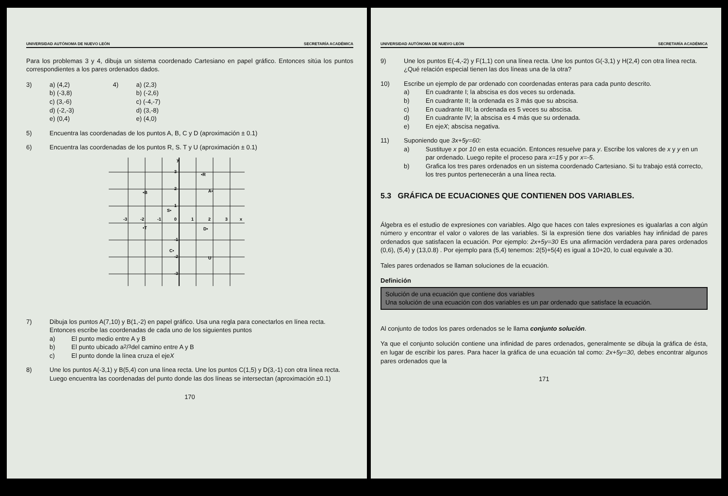UNIVERSIDAD AUTÓNOMA DE NUEVO LEÓN SECRETARÍA ACADÉMICA
Para los problemas 3 y 4, dibuja un sistema coordenado Cartesiano en papel gráfico. Entonces sitúa los puntos correspondientes a los pares ordenados dados.
3) a) (4,2)
b) (-3,8)
c) (3,-6)
d) (-2,-3)
e) (0,4)
4) a) (2,3)
b) (-2,6)
c) (-4,-7)
d) (3,-8)
e) (4,0)
5) Encuentra las coordenadas de los puntos A, B, C y D (aproximación ± 0.1)
6) Encuentra las coordenadas de los puntos R, S. T y U (aproximación ± 0.1)
y
x
3
2
1
0
-1
-2
-3
-3
-2
-1
1
2
3
•R
•B
A•
S•
•T
D•
C•
U
7) Dibuja los puntos A(7,10) y B(1,-2) en papel gráfico. Usa una regla para conectarlos en línea recta. Entonces escribe las coordenadas de cada uno de los siguientes puntos
a) El punto medio entre A y B
b) El punto ubicado a 2/3 del camino entre A y B
c) El punto donde la línea cruza el eje X
8) Une los puntos A(-3,1) y B(5,4) con una línea recta. Une los puntos C(1,5) y D(3,-1) con otra línea recta. Luego encuentra las coordenadas del punto donde las dos líneas se intersectan (aproximación ±0.1)
170
UNIVERSIDAD AUTÓNOMA DE NUEVO LEÓN SECRETARÍA ACADÉMICA
9) Une los puntos E(-4,-2) y F(1,1) con una línea recta. Une los puntos G(-3,1) y H(2,4) con otra línea recta. ¿Qué relación especial tienen las dos líneas una de la otra?
10) Escribe un ejemplo de par ordenado con coordenadas enteras para cada punto descrito.
a) En cuadrante I; la abscisa es dos veces su ordenada.
b) En cuadrante II; la ordenada es 3 más que su abscisa.
c) En cuadrante III; la ordenada es 5 veces su abscisa.
d) En cuadrante IV; la abscisa es 4 más que su ordenada.
e) En eje X; abscisa negativa.
11) Suponiendo que 3x+5y=60:
a) Sustituye x por 10 en esta ecuación. Entonces resuelve para y. Escribe los valores de x y y en un par ordenado. Luego repite el proceso para x=15 y por x=-5.
b) Grafica los tres pares ordenados en un sistema coordenado Cartesiano. Si tu trabajo está correcto, los tres puntos pertenecerán a una línea recta.
5.3 GRÁFICA DE ECUACIONES QUE CONTIENEN DOS VARIABLES.
Álgebra es el estudio de expresiones con variables. Algo que haces con tales expresiones es igualarlas a con algún número y encontrar el valor o valores de las variables. Si la expresión tiene dos variables hay infinidad de pares ordenados que satisfacen la ecuación. Por ejemplo: 2x+5y=30 Es una afirmación verdadera para pares ordenados (0,6), (5,4) y (13,0.8) . Por ejemplo para (5,4) tenemos: 2(5)+5(4) es igual a 10+20, lo cual equivale a 30.
Tales pares ordenados se llaman soluciones de la ecuación.
Definición
Solución de una ecuación que contiene dos variables
Una solución de una ecuación con dos variables es un par ordenado que satisface la ecuación.
Al conjunto de todos los pares ordenados se le llama conjunto solución.
Ya que el conjunto solución contiene una infinidad de pares ordenados, generalmente se dibuja la gráfica de ésta, en lugar de escribir los pares. Para hacer la gráfica de una ecuación tal como: 2x+5y=30, debes encontrar algunos pares ordenados que la
171